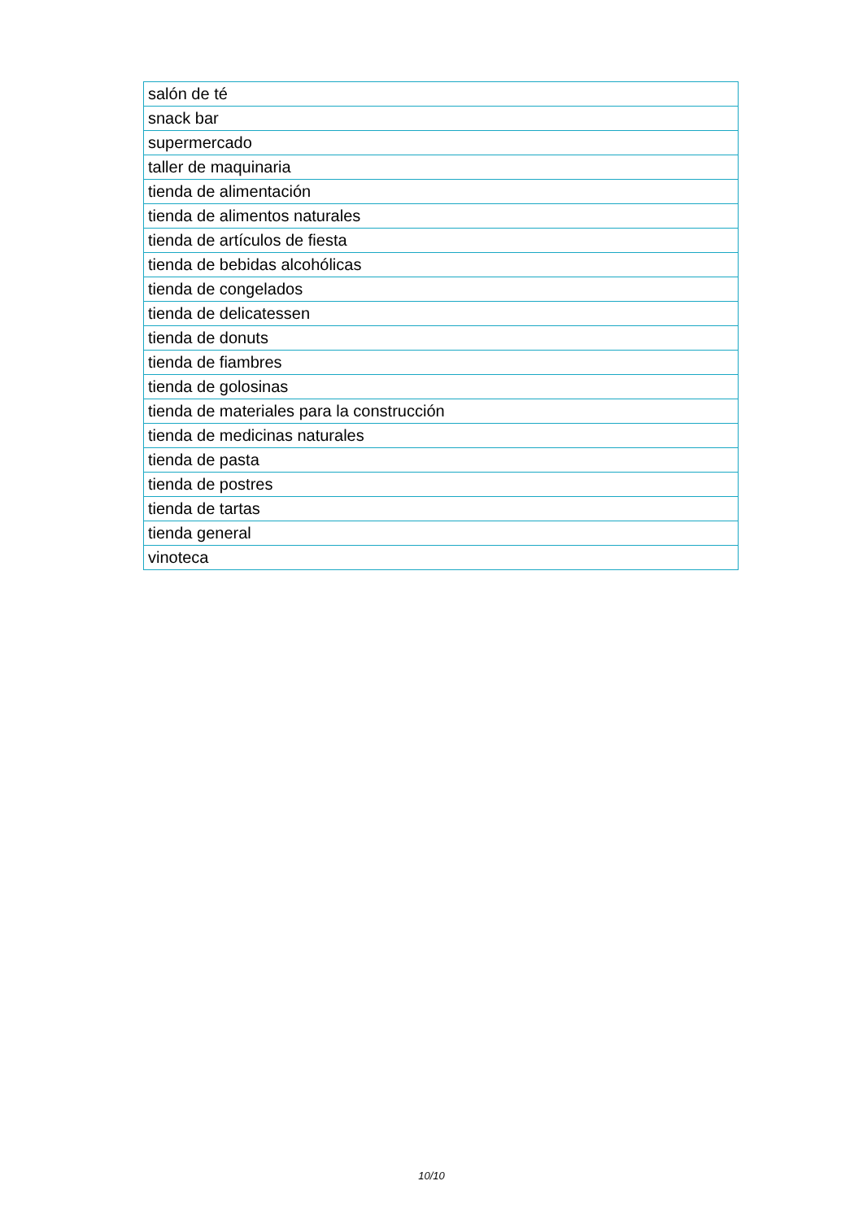| salón de té |
| snack bar |
| supermercado |
| taller de maquinaria |
| tienda de alimentación |
| tienda de alimentos naturales |
| tienda de artículos de fiesta |
| tienda de bebidas alcohólicas |
| tienda de congelados |
| tienda de delicatessen |
| tienda de donuts |
| tienda de fiambres |
| tienda de golosinas |
| tienda de materiales para la construcción |
| tienda de medicinas naturales |
| tienda de pasta |
| tienda de postres |
| tienda de tartas |
| tienda general |
| vinoteca |
10/10